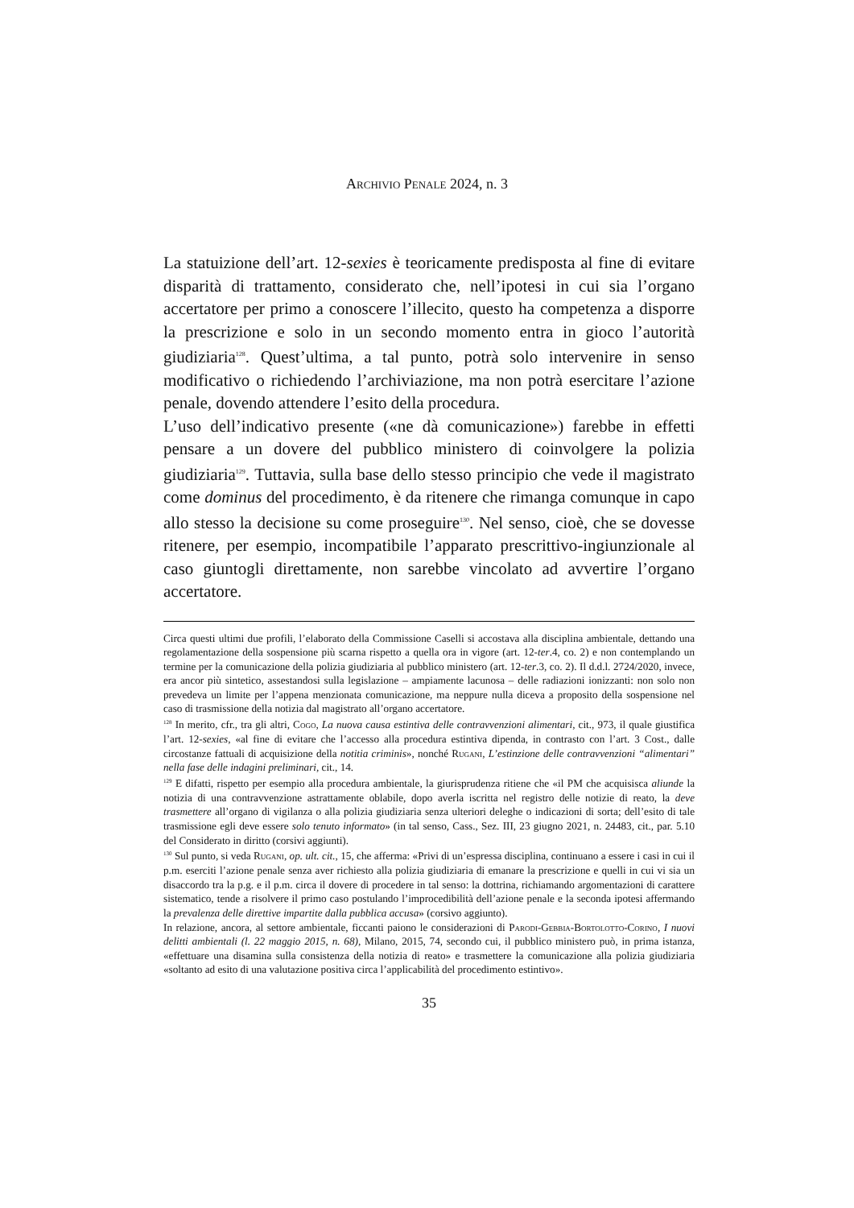Archivio Penale 2024, n. 3
La statuizione dell’art. 12-sexies è teoricamente predisposta al fine di evitare disparità di trattamento, considerato che, nell’ipotesi in cui sia l’organo accertatore per primo a conoscere l’illecito, questo ha competenza a disporre la prescrizione e solo in un secondo momento entra in gioco l’autorità giudiziaria<sup>128</sup>. Quest’ultima, a tal punto, potrà solo intervenire in senso modificativo o richiedendo l’archiviazione, ma non potrà esercitare l’azione penale, dovendo attendere l’esito della procedura.
L’uso dell’indicativo presente («ne dà comunicazione») farebbe in effetti pensare a un dovere del pubblico ministero di coinvolgere la polizia giudiziaria<sup>129</sup>. Tuttavia, sulla base dello stesso principio che vede il magistrato come dominus del procedimento, è da ritenere che rimanga comunque in capo allo stesso la decisione su come proseguire<sup>130</sup>. Nel senso, cioè, che se dovesse ritenere, per esempio, incompatibile l’apparato prescrittivo-ingiunzionale al caso giuntogli direttamente, non sarebbe vincolato ad avvertire l’organo accertatore.
Circa questi ultimi due profili, l’elaborato della Commissione Caselli si accostava alla disciplina ambientale, dettando una regolamentazione della sospensione più scarna rispetto a quella ora in vigore (art. 12-ter.4, co. 2) e non contemplando un termine per la comunicazione della polizia giudiziaria al pubblico ministero (art. 12-ter.3, co. 2). Il d.d.l. 2724/2020, invece, era ancor più sintetico, assestandosi sulla legislazione – ampiamente lacunosa – delle radiazioni ionizzanti: non solo non prevedeva un limite per l’appena menzionata comunicazione, ma neppure nulla diceva a proposito della sospensione nel caso di trasmissione della notizia dal magistrato all’organo accertatore.
<sup>128</sup> In merito, cfr., tra gli altri, Cogo, La nuova causa estintiva delle contravvenzioni alimentari, cit., 973, il quale giustifica l’art. 12-sexies, «al fine di evitare che l’accesso alla procedura estintiva dipenda, in contrasto con l’art. 3 Cost., dalle circostanze fattuali di acquisizione della notitia criminis», nonché Rugani, L’estinzione delle contravvenzioni “alimentari” nella fase delle indagini preliminari, cit., 14.
<sup>129</sup> E difatti, rispetto per esempio alla procedura ambientale, la giurisprudenza ritiene che «il PM che acquisisca aliunde la notizia di una contravvenzione astrattamente oblabile, dopo averla iscritta nel registro delle notizie di reato, la deve trasmettere all’organo di vigilanza o alla polizia giudiziaria senza ulteriori deleghe o indicazioni di sorta; dell’esito di tale trasmissione egli deve essere solo tenuto informato» (in tal senso, Cass., Sez. III, 23 giugno 2021, n. 24483, cit., par. 5.10 del Considerato in diritto (corsivi aggiunti).
<sup>130</sup> Sul punto, si veda Rugani, op. ult. cit., 15, che afferma: «Privi di un’espressa disciplina, continuano a essere i casi in cui il p.m. eserciti l’azione penale senza aver richiesto alla polizia giudiziaria di emanare la prescrizione e quelli in cui vi sia un disaccordo tra la p.g. e il p.m. circa il dovere di procedere in tal senso: la dottrina, richiamando argomentazioni di carattere sistematico, tende a risolvere il primo caso postulando l’improcedibilità dell’azione penale e la seconda ipotesi affermando la prevalenza delle direttive impartite dalla pubblica accusa» (corsivo aggiunto).
In relazione, ancora, al settore ambientale, ficcanti paiono le considerazioni di Parodi-Gebbia-Bortolotto-Corino, I nuovi delitti ambientali (l. 22 maggio 2015, n. 68), Milano, 2015, 74, secondo cui, il pubblico ministero può, in prima istanza, «effettuare una disamina sulla consistenza della notizia di reato» e trasmettere la comunicazione alla polizia giudiziaria «soltanto ad esito di una valutazione positiva circa l’applicabilità del procedimento estintivo».
35